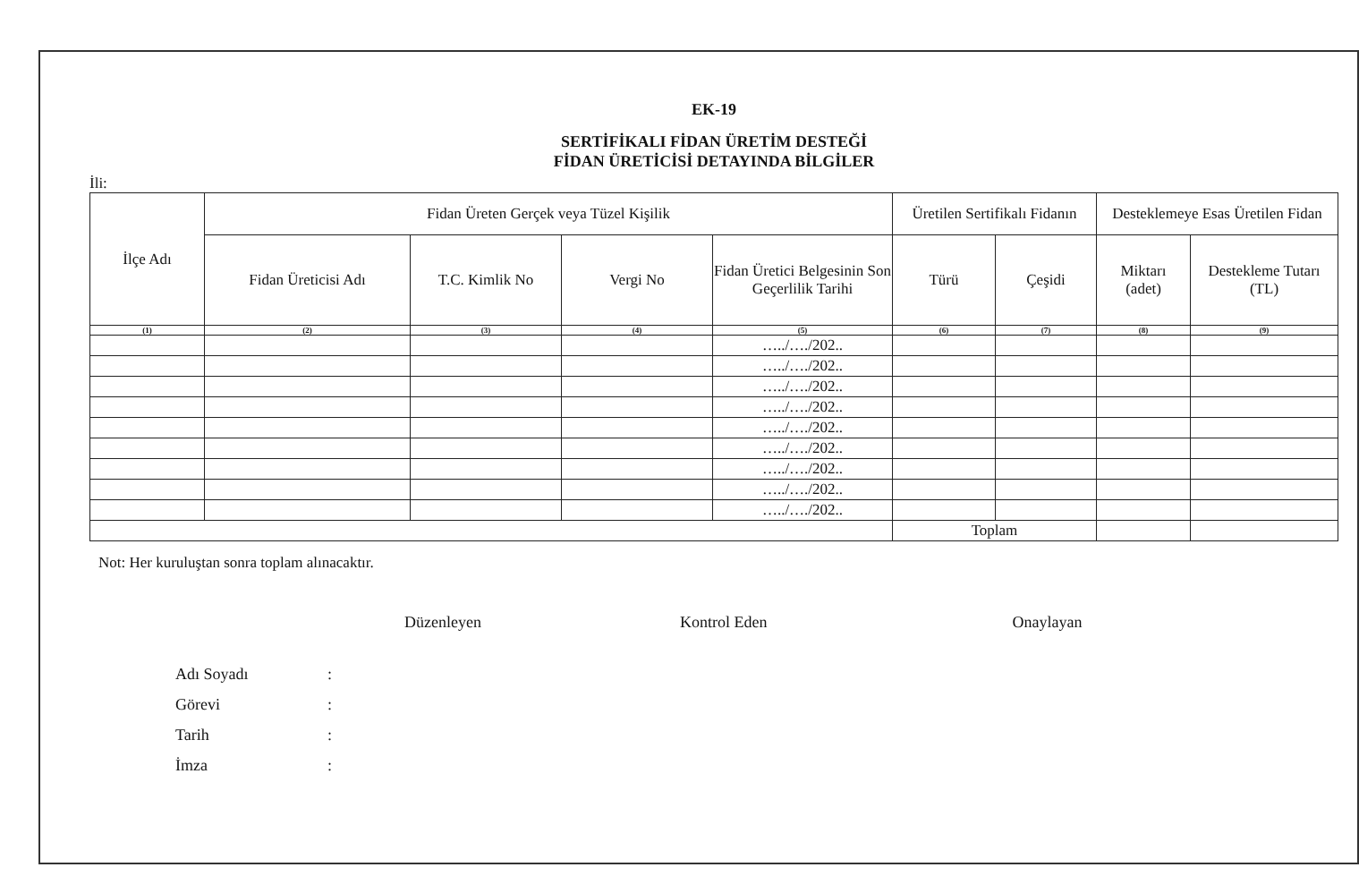EK-19
SERTİFİKALI FİDAN ÜRETİM DESTEĞİ
FİDAN ÜRETİCİSİ DETAYINDA BİLGİLER
İli:
| İlçe Adı | Fidan Üreten Gerçek veya Tüzel Kişilik | | | | Üretilen Sertifikalı Fidanın | | Desteklemeye Esas Üretilen Fidan | |
| --- | --- | --- | --- | --- | --- | --- | --- | --- |
| | Fidan Üreticisi Adı | T.C. Kimlik No | Vergi No | Fidan Üretici Belgesinin Son Geçerlilik Tarihi | Türü | Çeşidi | Miktarı (adet) | Destekleme Tutarı (TL) |
| (1) | (2) | (3) | (4) | (5) | (6) | (7) | (8) | (9) |
| | | | | …../…./202.. | | | | |
| | | | | …../…./202.. | | | | |
| | | | | …../…./202.. | | | | |
| | | | | …../…./202.. | | | | |
| | | | | …../…./202.. | | | | |
| | | | | …../…./202.. | | | | |
| | | | | …../…./202.. | | | | |
| | | | | …../…./202.. | | | | |
| | | | | …../…./202.. | | | | |
| | | | | | Toplam | | | |
Not: Her kuruluştan sonra toplam alınacaktır.
Düzenleyen Kontrol Eden Onaylayan
Adı Soyadı:
Görevi:
Tarih:
İmza: